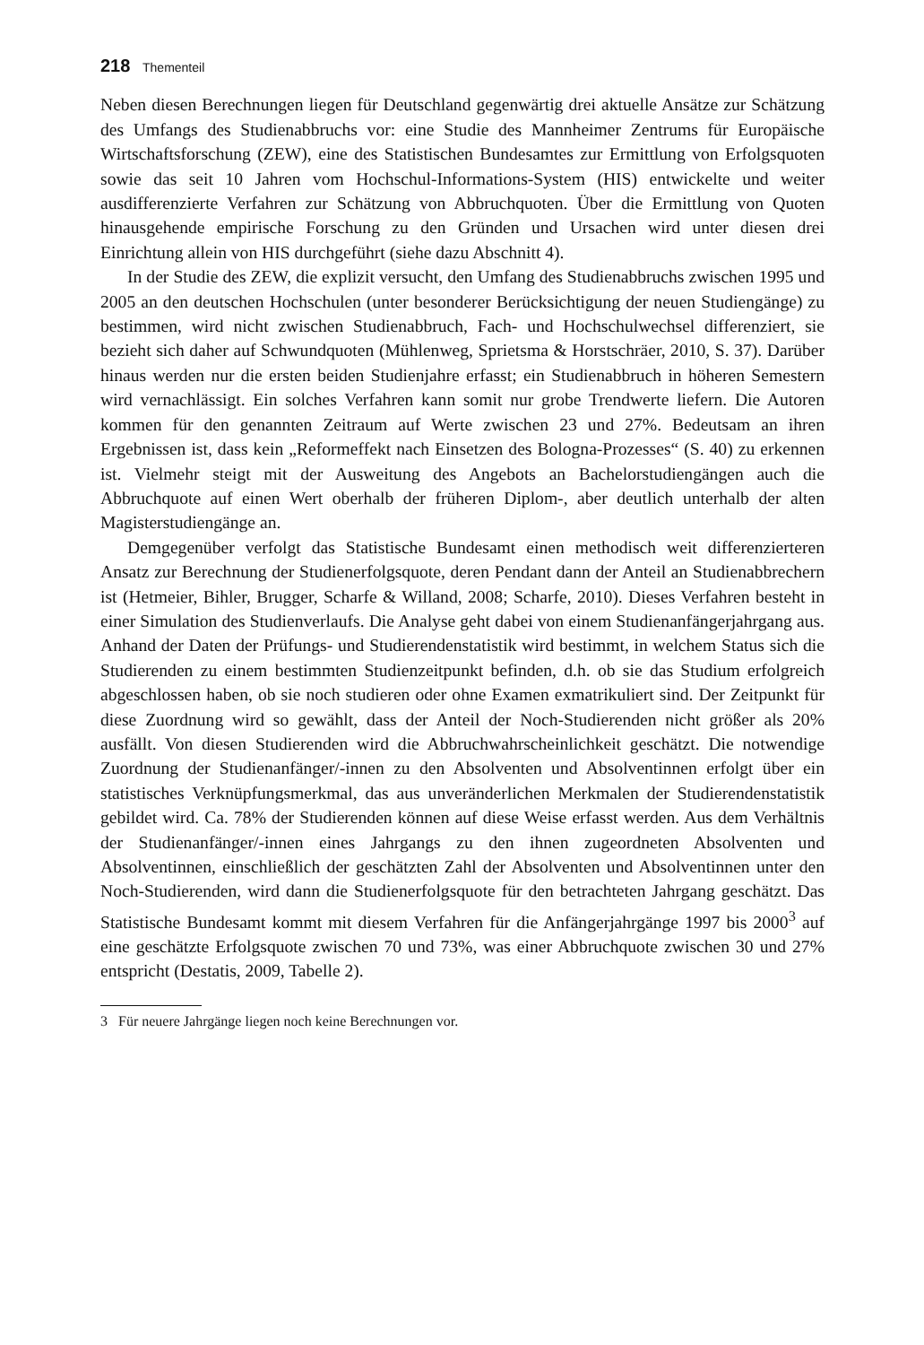218 Thementeil
Neben diesen Berechnungen liegen für Deutschland gegenwärtig drei aktuelle Ansätze zur Schätzung des Umfangs des Studienabbruchs vor: eine Studie des Mannheimer Zentrums für Europäische Wirtschaftsforschung (ZEW), eine des Statistischen Bundesamtes zur Ermittlung von Erfolgsquoten sowie das seit 10 Jahren vom Hochschul-Informations-System (HIS) entwickelte und weiter ausdifferenzierte Verfahren zur Schätzung von Abbruchquoten. Über die Ermittlung von Quoten hinausgehende empirische Forschung zu den Gründen und Ursachen wird unter diesen drei Einrichtung allein von HIS durchgeführt (siehe dazu Abschnitt 4).
In der Studie des ZEW, die explizit versucht, den Umfang des Studienabbruchs zwischen 1995 und 2005 an den deutschen Hochschulen (unter besonderer Berücksichtigung der neuen Studiengänge) zu bestimmen, wird nicht zwischen Studienabbruch, Fach- und Hochschulwechsel differenziert, sie bezieht sich daher auf Schwundquoten (Mühlenweg, Sprietsma & Horstschräer, 2010, S. 37). Darüber hinaus werden nur die ersten beiden Studienjahre erfasst; ein Studienabbruch in höheren Semestern wird vernachlässigt. Ein solches Verfahren kann somit nur grobe Trendwerte liefern. Die Autoren kommen für den genannten Zeitraum auf Werte zwischen 23 und 27%. Bedeutsam an ihren Ergebnissen ist, dass kein „Reformeffekt nach Einsetzen des Bologna-Prozesses“ (S. 40) zu erkennen ist. Vielmehr steigt mit der Ausweitung des Angebots an Bachelorstudiengängen auch die Abbruchquote auf einen Wert oberhalb der früheren Diplom-, aber deutlich unterhalb der alten Magisterstudiengänge an.
Demgegenüber verfolgt das Statistische Bundesamt einen methodisch weit differenzierteren Ansatz zur Berechnung der Studienerfolgsquote, deren Pendant dann der Anteil an Studienabbrechern ist (Hetmeier, Bihler, Brugger, Scharfe & Willand, 2008; Scharfe, 2010). Dieses Verfahren besteht in einer Simulation des Studienverlaufs. Die Analyse geht dabei von einem Studienanfängerjahrgang aus. Anhand der Daten der Prüfungs- und Studierendenstatistik wird bestimmt, in welchem Status sich die Studierenden zu einem bestimmten Studienzeitpunkt befinden, d.h. ob sie das Studium erfolgreich abgeschlossen haben, ob sie noch studieren oder ohne Examen exmatrikuliert sind. Der Zeitpunkt für diese Zuordnung wird so gewählt, dass der Anteil der Noch-Studierenden nicht größer als 20% ausfällt. Von diesen Studierenden wird die Abbruchwahrscheinlichkeit geschätzt. Die notwendige Zuordnung der Studienanfänger/-innen zu den Absolventen und Absolventinnen erfolgt über ein statistisches Verknüpfungsmerkmal, das aus unveränderlichen Merkmalen der Studierendenstatistik gebildet wird. Ca. 78% der Studierenden können auf diese Weise erfasst werden. Aus dem Verhältnis der Studienanfänger/-innen eines Jahrgangs zu den ihnen zugeordneten Absolventen und Absolventinnen, einschließlich der geschätzten Zahl der Absolventen und Absolventinnen unter den Noch-Studierenden, wird dann die Studienerfolgsquote für den betrachteten Jahrgang geschätzt. Das Statistische Bundesamt kommt mit diesem Verfahren für die Anfängerjahrgänge 1997 bis 2000<sup>3</sup> auf eine geschätzte Erfolgsquote zwischen 70 und 73%, was einer Abbruchquote zwischen 30 und 27% entspricht (Destatis, 2009, Tabelle 2).
3 Für neuere Jahrgänge liegen noch keine Berechnungen vor.